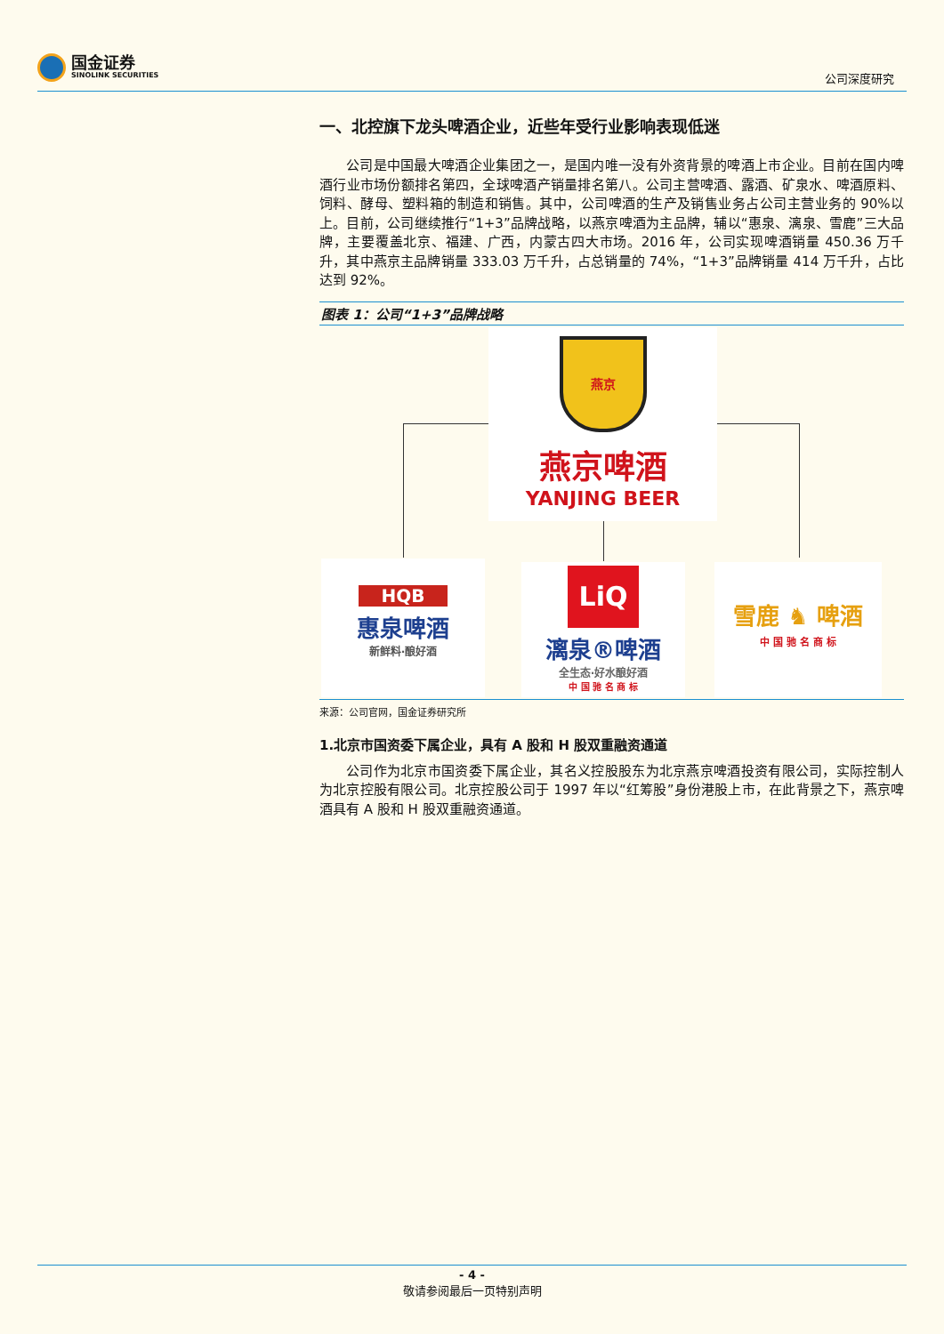国金证券
SINOLINK SECURITIES
公司深度研究
一、北控旗下龙头啤酒企业，近些年受行业影响表现低迷
公司是中国最大啤酒企业集团之一，是国内唯一没有外资背景的啤酒上市企业。目前在国内啤酒行业市场份额排名第四，全球啤酒产销量排名第八。公司主营啤酒、露酒、矿泉水、啤酒原料、饲料、酵母、塑料箱的制造和销售。其中，公司啤酒的生产及销售业务占公司主营业务的 90%以上。目前，公司继续推行“1+3”品牌战略，以燕京啤酒为主品牌，辅以“惠泉、漓泉、雪鹿”三大品牌，主要覆盖北京、福建、广西，内蒙古四大市场。2016 年，公司实现啤酒销量 450.36 万千升，其中燕京主品牌销量 333.03 万千升，占总销量的 74%，“1+3”品牌销量 414 万千升，占比达到 92%。
图表 1：公司“1+3”品牌战略
燕京
燕京啤酒
YANJING BEER
HQB
惠泉啤酒
新鲜料·酿好酒
LiQ
漓泉®啤酒
全生态·好水酿好酒
中 国 驰 名 商 标
雪鹿 ♞ 啤酒
中 国 驰 名 商 标
来源：公司官网，国金证券研究所
1.北京市国资委下属企业，具有 A 股和 H 股双重融资通道
公司作为北京市国资委下属企业，其名义控股股东为北京燕京啤酒投资有限公司，实际控制人为北京控股有限公司。北京控股公司于 1997 年以“红筹股”身份港股上市，在此背景之下，燕京啤酒具有 A 股和 H 股双重融资通道。
- 4 -
敬请参阅最后一页特别声明